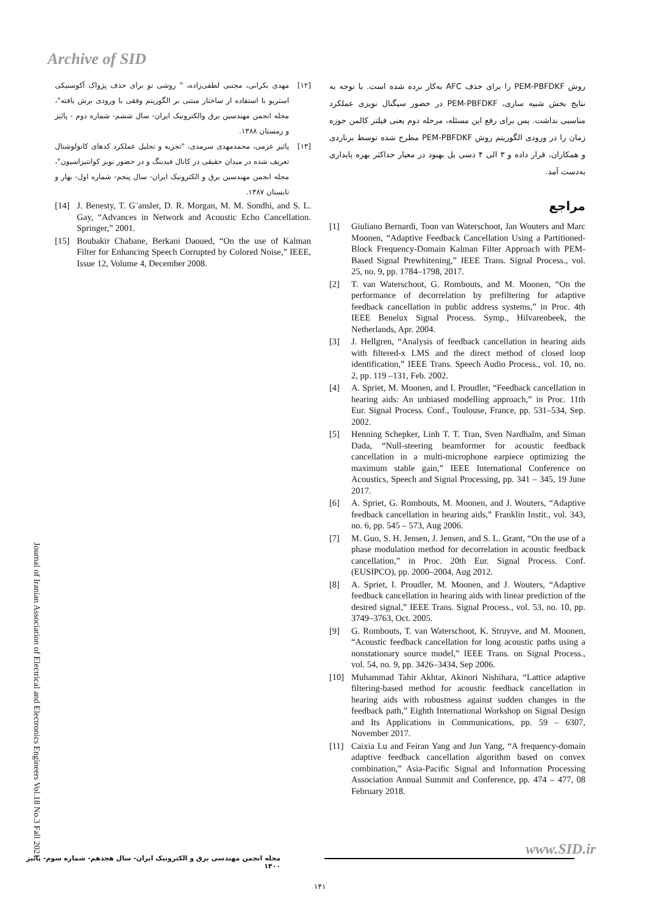Archive of SID
روش PEM-PBFDKF را برای حذف AFC به‌کار برده شده است. با توجه به نتایج بخش شبیه سازی، PEM-PBFDKF در حضور سیگنال نویزی عملکرد مناسبی نداشت. پس برای رفع این مسئله، مرحله دوم یعنی فیلتر کالمن حوزه زمان را در ورودی الگوریتم روش PEM-PBFDKF مطرح شده توسط برناردی و همکاران، قرار داده و ۳ الی ۴ دسی بل بهبود در معیار حداکثر بهره پایداری به‌دست آمد.
مراجع
[1] Giuliano Bernardi, Toon van Waterschoot, Jan Wouters and Marc Moonen, “Adaptive Feedback Cancellation Using a Partitioned-Block Frequency-Domain Kalman Filter Approach with PEM-Based Signal Prewhitening,” IEEE Trans. Signal Process., vol. 25, no. 9, pp. 1784–1798, 2017.
[2] T. van Waterschoot, G. Rombouts, and M. Moonen, “On the performance of decorrelation by prefiltering for adaptive feedback cancellation in public address systems,” in Proc. 4th IEEE Benelux Signal Process. Symp., Hilvarenbeek, the Netherlands, Apr. 2004.
[3] J. Hellgren, “Analysis of feedback cancellation in hearing aids with filtered-x LMS and the direct method of closed loop identification,” IEEE Trans. Speech Audio Process., vol. 10, no. 2, pp. 119 –131, Feb. 2002.
[4] A. Spriet, M. Moonen, and I. Proudler, “Feedback cancellation in hearing aids: An unbiased modelling approach,” in Proc. 11th Eur. Signal Process. Conf., Toulouse, France, pp. 531–534, Sep. 2002.
[5] Henning Schepker, Linh T. T. Tran, Sven Nardhalm, and Siman Dada, “Null-steering beamformer for acoustic feedback cancellation in a multi-microphone earpiece optimizing the maximum stable gain,” IEEE International Conference on Acoustics, Speech and Signal Processing, pp. 341 – 345, 19 June 2017.
[6] A. Spriet, G. Rombouts, M. Moonen, and J. Wouters, “Adaptive feedback cancellation in hearing aids,” Franklin Instit., vol. 343, no. 6, pp. 545 – 573, Aug 2006.
[7] M. Guo, S. H. Jensen, J. Jensen, and S. L. Grant, “On the use of a phase modulation method for decorrelation in acoustic feedback cancellation,” in Proc. 20th Eur. Signal Process. Conf. (EUSIPCO), pp. 2000–2004, Aug 2012.
[8] A. Spriet, I. Proudler, M. Moonen, and J. Wouters, “Adaptive feedback cancellation in hearing aids with linear prediction of the desired signal,” IEEE Trans. Signal Process., vol. 53, no. 10, pp. 3749–3763, Oct. 2005.
[9] G. Rombouts, T. van Waterschoot, K. Struyve, and M. Moonen, “Acoustic feedback cancellation for long acoustic paths using a nonstationary source model,” IEEE Trans. on Signal Process., vol. 54, no. 9, pp. 3426–3434, Sep 2006.
[10] Muhammad Tahir Akhtar, Akinori Nishihara, “Lattice adaptive filtering-based method for acoustic feedback cancellation in hearing aids with robustness against sudden changes in the feedback path,” Eighth International Workshop on Signal Design and Its Applications in Communications, pp. 59 – 6307, November 2017.
[11] Caixia Lu and Feiran Yang and Jun Yang, “A frequency-domain adaptive feedback cancellation algorithm based on convex combination,” Asia-Pacific Signal and Information Processing Association Annual Summit and Conference, pp. 474 – 477, 08 February 2018.
[۱۲] مهدی بکرانی، مجتبی لطفی‌زاده، " روشی نو برای حذف پژواک آکوستیکی استریو با استفاده از ساختار مبتنی بر الگوریتم وفقی با ورودی برش یافته"، مجله انجمن مهندسین برق والکترونیک ایران- سال ششم- شماره دوم - پائیز و زمستان ۱۳۸۸.
[۱۳] پائیز عزمی، محمدمهدی سرمدی، "تجزیه و تحلیل عملکرد کدهای کانولوشنال تعریف شده در میدان حقیقی در کانال فیدینگ و در حضور نویز کوانتیزاسیون"، مجله انجمن مهندسین برق و الکترونیک ایران- سال پنجم- شماره اول- بهار و تابستان ۱۳۸۷.
[14] J. Benesty, T. G¨ansler, D. R. Morgan, M. M. Sondhi, and S. L. Gay, “Advances in Network and Acoustic Echo Cancellation. Springer,” 2001.
[15] Boubakir Chabane, Berkani Daoued, “On the use of Kalman Filter for Enhancing Speech Corrupted by Colored Noise,” IEEE, Issue 12, Volume 4, December 2008.
Journal of Iranian Association of Electrical and Electronics Engineers Vol.18 No.3 Fall 2021
مجله انجمن مهندسی برق و الکترونیک ایران- سال هجدهم- شماره سوم- پائیز ۱۴۰۰
www.SID.ir
۱۴۱